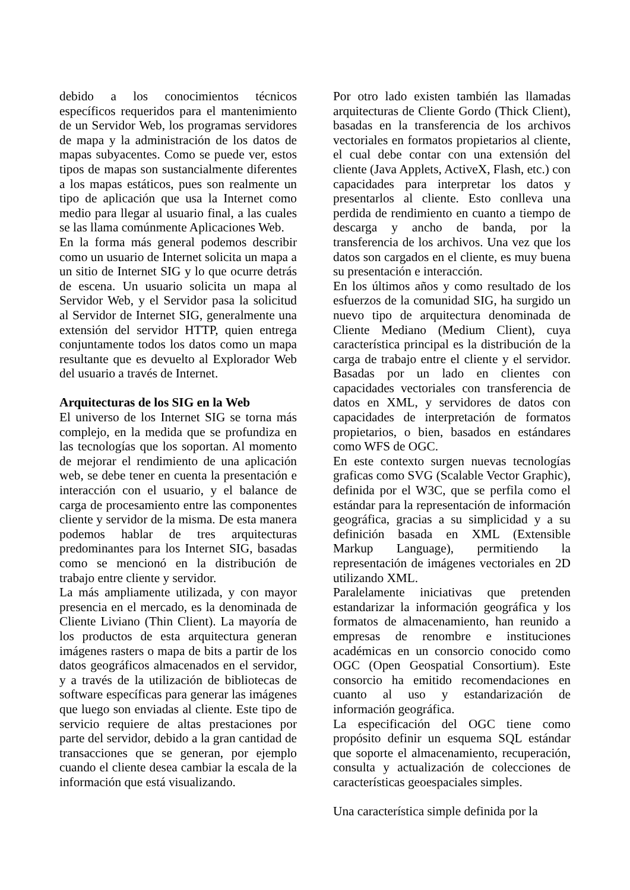debido a los conocimientos técnicos específicos requeridos para el mantenimiento de un Servidor Web, los programas servidores de mapa y la administración de los datos de mapas subyacentes. Como se puede ver, estos tipos de mapas son sustancialmente diferentes a los mapas estáticos, pues son realmente un tipo de aplicación que usa la Internet como medio para llegar al usuario final, a las cuales se las llama comúnmente Aplicaciones Web.
En la forma más general podemos describir como un usuario de Internet solicita un mapa a un sitio de Internet SIG y lo que ocurre detrás de escena. Un usuario solicita un mapa al Servidor Web, y el Servidor pasa la solicitud al Servidor de Internet SIG, generalmente una extensión del servidor HTTP, quien entrega conjuntamente todos los datos como un mapa resultante que es devuelto al Explorador Web del usuario a través de Internet.
Arquitecturas de los SIG en la Web
El universo de los Internet SIG se torna más complejo, en la medida que se profundiza en las tecnologías que los soportan. Al momento de mejorar el rendimiento de una aplicación web, se debe tener en cuenta la presentación e interacción con el usuario, y el balance de carga de procesamiento entre las componentes cliente y servidor de la misma. De esta manera podemos hablar de tres arquitecturas predominantes para los Internet SIG, basadas como se mencionó en la distribución de trabajo entre cliente y servidor.
La más ampliamente utilizada, y con mayor presencia en el mercado, es la denominada de Cliente Liviano (Thin Client). La mayoría de los productos de esta arquitectura generan imágenes rasters o mapa de bits a partir de los datos geográficos almacenados en el servidor, y a través de la utilización de bibliotecas de software específicas para generar las imágenes que luego son enviadas al cliente. Este tipo de servicio requiere de altas prestaciones por parte del servidor, debido a la gran cantidad de transacciones que se generan, por ejemplo cuando el cliente desea cambiar la escala de la información que está visualizando.
Por otro lado existen también las llamadas arquitecturas de Cliente Gordo (Thick Client), basadas en la transferencia de los archivos vectoriales en formatos propietarios al cliente, el cual debe contar con una extensión del cliente (Java Applets, ActiveX, Flash, etc.) con capacidades para interpretar los datos y presentarlos al cliente. Esto conlleva una perdida de rendimiento en cuanto a tiempo de descarga y ancho de banda, por la transferencia de los archivos. Una vez que los datos son cargados en el cliente, es muy buena su presentación e interacción.
En los últimos años y como resultado de los esfuerzos de la comunidad SIG, ha surgido un nuevo tipo de arquitectura denominada de Cliente Mediano (Medium Client), cuya característica principal es la distribución de la carga de trabajo entre el cliente y el servidor. Basadas por un lado en clientes con capacidades vectoriales con transferencia de datos en XML, y servidores de datos con capacidades de interpretación de formatos propietarios, o bien, basados en estándares como WFS de OGC.
En este contexto surgen nuevas tecnologías graficas como SVG (Scalable Vector Graphic), definida por el W3C, que se perfila como el estándar para la representación de información geográfica, gracias a su simplicidad y a su definición basada en XML (Extensible Markup Language), permitiendo la representación de imágenes vectoriales en 2D utilizando XML.
Paralelamente iniciativas que pretenden estandarizar la información geográfica y los formatos de almacenamiento, han reunido a empresas de renombre e instituciones académicas en un consorcio conocido como OGC (Open Geospatial Consortium). Este consorcio ha emitido recomendaciones en cuanto al uso y estandarización de información geográfica.
La especificación del OGC tiene como propósito definir un esquema SQL estándar que soporte el almacenamiento, recuperación, consulta y actualización de colecciones de características geoespaciales simples.
Una característica simple definida por la